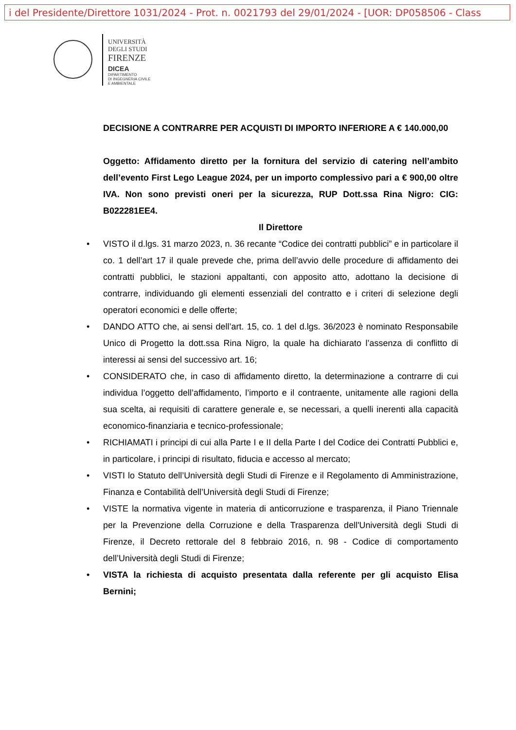i del Presidente/Direttore 1031/2024 - Prot. n. 0021793 del 29/01/2024 - [UOR: DP058506 - Class
UNIVERSITÀ
DEGLI STUDI
FIRENZE
DICEA
DIPARTIMENTO
DI INGEGNERIA CIVILE
E AMBIENTALE
DECISIONE A CONTRARRE PER ACQUISTI DI IMPORTO INFERIORE A € 140.000,00
Oggetto: Affidamento diretto per la fornitura del servizio di catering nell’ambito dell’evento First Lego League 2024, per un importo complessivo pari a € 900,00 oltre IVA. Non sono previsti oneri per la sicurezza, RUP Dott.ssa Rina Nigro: CIG: B022281EE4.
Il Direttore
• VISTO il d.lgs. 31 marzo 2023, n. 36 recante “Codice dei contratti pubblici” e in particolare il co. 1 dell’art 17 il quale prevede che, prima dell’avvio delle procedure di affidamento dei contratti pubblici, le stazioni appaltanti, con apposito atto, adottano la decisione di contrarre, individuando gli elementi essenziali del contratto e i criteri di selezione degli operatori economici e delle offerte;
• DANDO ATTO che, ai sensi dell’art. 15, co. 1 del d.lgs. 36/2023 è nominato Responsabile Unico di Progetto la dott.ssa Rina Nigro, la quale ha dichiarato l’assenza di conflitto di interessi ai sensi del successivo art. 16;
• CONSIDERATO che, in caso di affidamento diretto, la determinazione a contrarre di cui individua l’oggetto dell’affidamento, l’importo e il contraente, unitamente alle ragioni della sua scelta, ai requisiti di carattere generale e, se necessari, a quelli inerenti alla capacità economico-finanziaria e tecnico-professionale;
• RICHIAMATI i principi di cui alla Parte I e II della Parte I del Codice dei Contratti Pubblici e, in particolare, i principi di risultato, fiducia e accesso al mercato;
• VISTI lo Statuto dell’Università degli Studi di Firenze e il Regolamento di Amministrazione, Finanza e Contabilità dell’Università degli Studi di Firenze;
• VISTE la normativa vigente in materia di anticorruzione e trasparenza, il Piano Triennale per la Prevenzione della Corruzione e della Trasparenza dell'Università degli Studi di Firenze, il Decreto rettorale del 8 febbraio 2016, n. 98 - Codice di comportamento dell’Università degli Studi di Firenze;
• VISTA la richiesta di acquisto presentata dalla referente per gli acquisto Elisa Bernini;